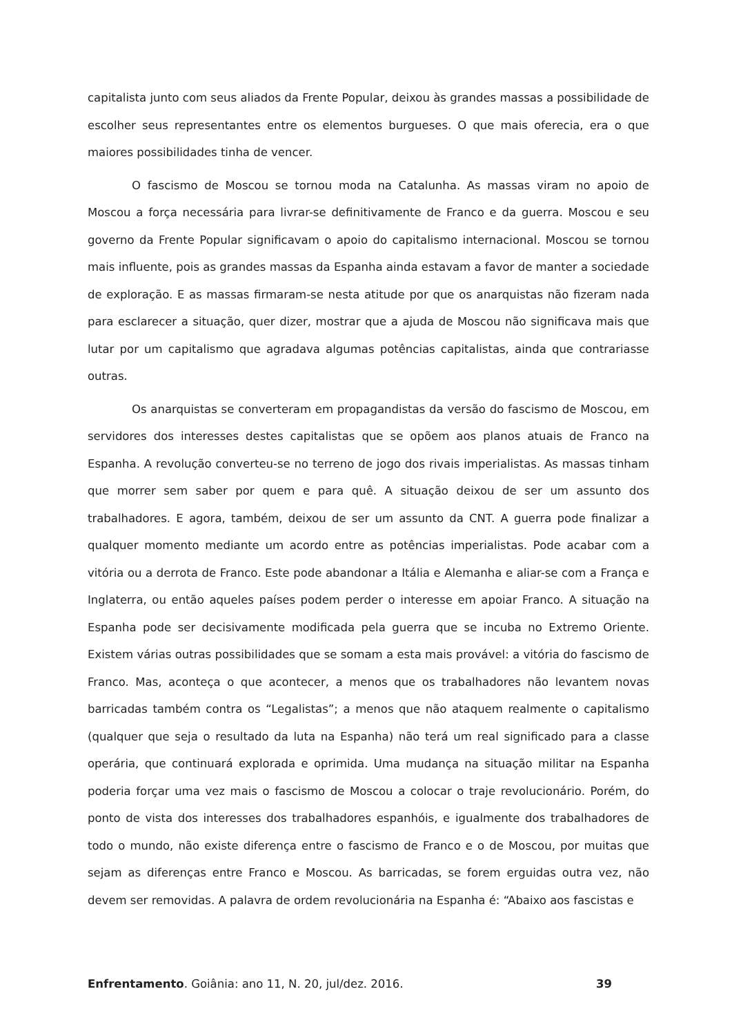capitalista junto com seus aliados da Frente Popular, deixou às grandes massas a possibilidade de escolher seus representantes entre os elementos burgueses. O que mais oferecia, era o que maiores possibilidades tinha de vencer.
O fascismo de Moscou se tornou moda na Catalunha. As massas viram no apoio de Moscou a força necessária para livrar-se definitivamente de Franco e da guerra. Moscou e seu governo da Frente Popular significavam o apoio do capitalismo internacional. Moscou se tornou mais influente, pois as grandes massas da Espanha ainda estavam a favor de manter a sociedade de exploração. E as massas firmaram-se nesta atitude por que os anarquistas não fizeram nada para esclarecer a situação, quer dizer, mostrar que a ajuda de Moscou não significava mais que lutar por um capitalismo que agradava algumas potências capitalistas, ainda que contrariasse outras.
Os anarquistas se converteram em propagandistas da versão do fascismo de Moscou, em servidores dos interesses destes capitalistas que se opõem aos planos atuais de Franco na Espanha. A revolução converteu-se no terreno de jogo dos rivais imperialistas. As massas tinham que morrer sem saber por quem e para quê. A situação deixou de ser um assunto dos trabalhadores. E agora, também, deixou de ser um assunto da CNT. A guerra pode finalizar a qualquer momento mediante um acordo entre as potências imperialistas. Pode acabar com a vitória ou a derrota de Franco. Este pode abandonar a Itália e Alemanha e aliar-se com a França e Inglaterra, ou então aqueles países podem perder o interesse em apoiar Franco. A situação na Espanha pode ser decisivamente modificada pela guerra que se incuba no Extremo Oriente. Existem várias outras possibilidades que se somam a esta mais provável: a vitória do fascismo de Franco. Mas, aconteça o que acontecer, a menos que os trabalhadores não levantem novas barricadas também contra os “Legalistas”; a menos que não ataquem realmente o capitalismo (qualquer que seja o resultado da luta na Espanha) não terá um real significado para a classe operária, que continuará explorada e oprimida. Uma mudança na situação militar na Espanha poderia forçar uma vez mais o fascismo de Moscou a colocar o traje revolucionário. Porém, do ponto de vista dos interesses dos trabalhadores espanhóis, e igualmente dos trabalhadores de todo o mundo, não existe diferença entre o fascismo de Franco e o de Moscou, por muitas que sejam as diferenças entre Franco e Moscou. As barricadas, se forem erguidas outra vez, não devem ser removidas. A palavra de ordem revolucionária na Espanha é: “Abaixo aos fascistas e
Enfrentamento. Goiânia: ano 11, N. 20, jul/dez. 2016. 39